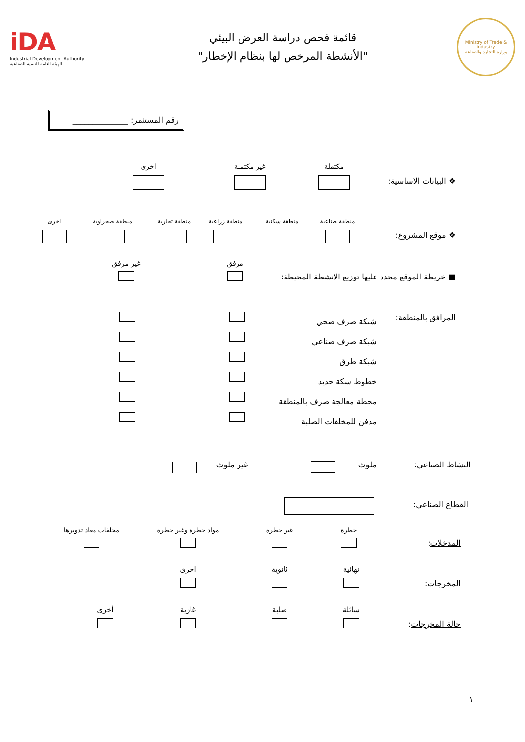Ministry of Trade & Industry
وزارة التجارة والصناعة
قائمة فحص دراسة العرض البيئي
"الأنشطة المرخص لها بنظام الإخطار"
iDA
Industrial Development Authority
الهيئة العامة للتنمية الصناعية
رقم المستثمر: ______________
❖ البيانات الاساسية:
مكتملة
غير مكتملة
اخرى
❖ موقع المشروع:
منطقة صناعية
منطقة سكنية
منطقة زراعية
منطقة تجارية
منطقة صحراوية
اخرى
■ خريطة الموقع محدد عليها توزيع الانشطة المحيطة:
مرفق
غير مرفق
المرافق بالمنطقة:
شبكة صرف صحي
شبكة صرف صناعي
شبكة طرق
خطوط سكة حديد
محطة معالجة صرف بالمنطقة
مدفن للمخلفات الصلبة
النشاط الصناعي: ملوث غير ملوث
القطاع الصناعي:
المدخلات:
خطرة
غير خطرة
مواد خطرة وغير خطرة
مخلفات معاد تدويرها
المخرجات:
نهائية
ثانوية
اخرى
حالة المخرجات:
سائلة
صلبة
غازية
أخرى
١